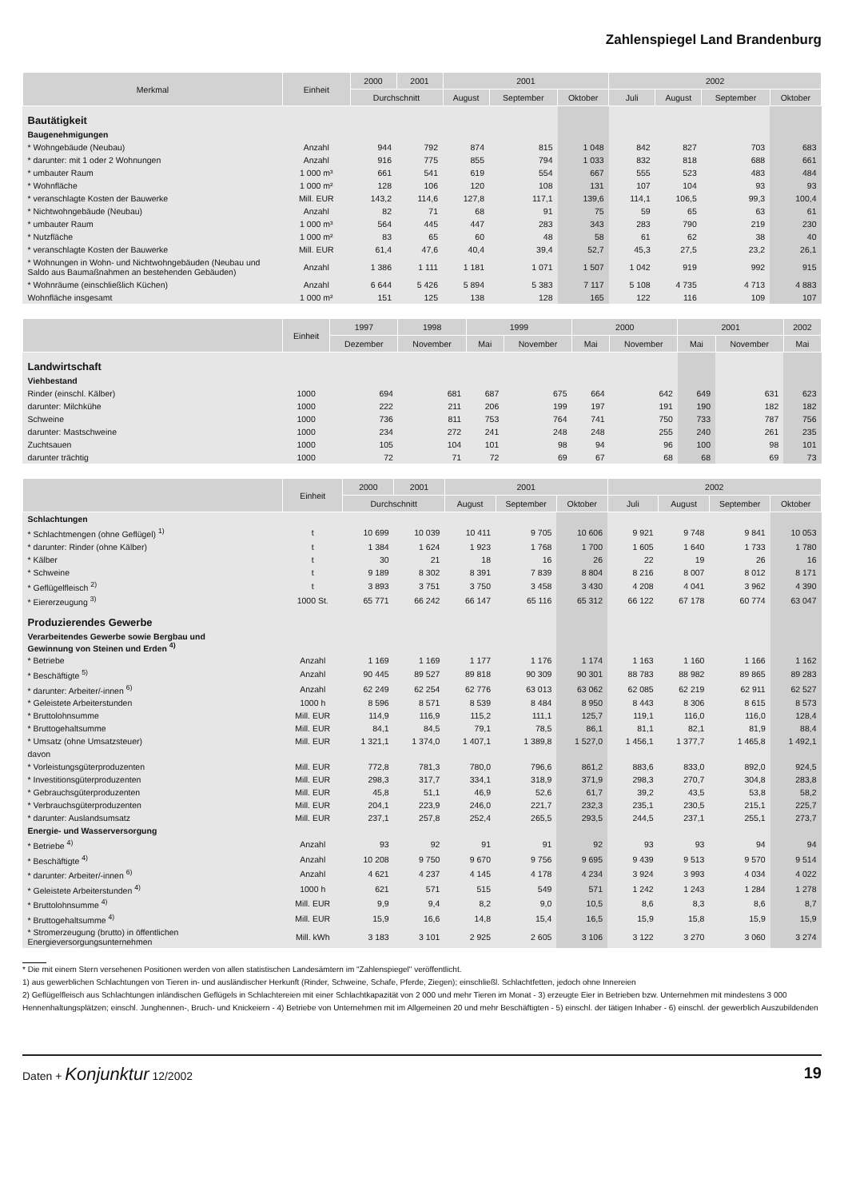Zahlenspiegel Land Brandenburg
| Merkmal | Einheit | 2000 | 2001 | 2001 | | | 2002 | | | |
| --- | --- | --- | --- | --- | --- | --- | --- | --- | --- | --- |
| | | Durchschnitt | | August | September | Oktober | Juli | August | September | Oktober |
| Bautätigkeit | | | | | | | | | | |
| Baugenehmigungen | | | | | | | | | | |
| * Wohngebäude (Neubau) | Anzahl | 944 | 792 | 874 | 815 | 1 048 | 842 | 827 | 703 | 683 |
| * darunter: mit 1 oder 2 Wohnungen | Anzahl | 916 | 775 | 855 | 794 | 1 033 | 832 | 818 | 688 | 661 |
| * umbauter Raum | 1 000 m³ | 661 | 541 | 619 | 554 | 667 | 555 | 523 | 483 | 484 |
| * Wohnfläche | 1 000 m² | 128 | 106 | 120 | 108 | 131 | 107 | 104 | 93 | 93 |
| * veranschlagte Kosten der Bauwerke | Mill. EUR | 143,2 | 114,6 | 127,8 | 117,1 | 139,6 | 114,1 | 106,5 | 99,3 | 100,4 |
| * Nichtwohngebäude (Neubau) | Anzahl | 82 | 71 | 68 | 91 | 75 | 59 | 65 | 63 | 61 |
| * umbauter Raum | 1 000 m³ | 564 | 445 | 447 | 283 | 343 | 283 | 790 | 219 | 230 |
| * Nutzfläche | 1 000 m² | 83 | 65 | 60 | 48 | 58 | 61 | 62 | 38 | 40 |
| * veranschlagte Kosten der Bauwerke | Mill. EUR | 61,4 | 47,6 | 40,4 | 39,4 | 52,7 | 45,3 | 27,5 | 23,2 | 26,1 |
| * Wohnungen in Wohn- und Nichtwohngebäuden (Neubau und Saldo aus Baumaßnahmen an bestehenden Gebäuden) | Anzahl | 1 386 | 1 111 | 1 181 | 1 071 | 1 507 | 1 042 | 919 | 992 | 915 |
| * Wohnräume (einschließlich Küchen) | Anzahl | 6 644 | 5 426 | 5 894 | 5 383 | 7 117 | 5 108 | 4 735 | 4 713 | 4 883 |
| Wohnfläche insgesamt | 1 000 m² | 151 | 125 | 138 | 128 | 165 | 122 | 116 | 109 | 107 |
| | Einheit | 1997 | 1998 | 1999 | | 2000 | | 2001 | | 2002 |
| --- | --- | --- | --- | --- | --- | --- | --- | --- | --- | --- |
| | | Dezember | November | Mai | November | Mai | November | Mai | November | Mai |
| Landwirtschaft | | | | | | | | | | |
| Viehbestand | | | | | | | | | | |
| Rinder (einschl. Kälber) | 1000 | 694 | 681 | 687 | 675 | 664 | 642 | 649 | 631 | 623 |
| darunter: Milchkühe | 1000 | 222 | 211 | 206 | 199 | 197 | 191 | 190 | 182 | 182 |
| Schweine | 1000 | 736 | 811 | 753 | 764 | 741 | 750 | 733 | 787 | 756 |
| darunter: Mastschweine | 1000 | 234 | 272 | 241 | 248 | 248 | 255 | 240 | 261 | 235 |
| Zuchtsauen | 1000 | 105 | 104 | 101 | 98 | 94 | 96 | 100 | 98 | 101 |
| darunter trächtig | 1000 | 72 | 71 | 72 | 69 | 67 | 68 | 68 | 69 | 73 |
| | Einheit | 2000 | 2001 | 2001 | | | 2002 | | | |
| --- | --- | --- | --- | --- | --- | --- | --- | --- | --- | --- |
| | | Durchschnitt | | August | September | Oktober | Juli | August | September | Oktober |
| Schlachtungen | | | | | | | | | | |
| * Schlachtmengen (ohne Geflügel) <sup>1)</sup> | t | 10 699 | 10 039 | 10 411 | 9 705 | 10 606 | 9 921 | 9 748 | 9 841 | 10 053 |
| * darunter: Rinder (ohne Kälber) | t | 1 384 | 1 624 | 1 923 | 1 768 | 1 700 | 1 605 | 1 640 | 1 733 | 1 780 |
| * Kälber | t | 30 | 21 | 18 | 16 | 26 | 22 | 19 | 26 | 16 |
| * Schweine | t | 9 189 | 8 302 | 8 391 | 7 839 | 8 804 | 8 216 | 8 007 | 8 012 | 8 171 |
| * Geflügelfleisch <sup>2)</sup> | t | 3 893 | 3 751 | 3 750 | 3 458 | 3 430 | 4 208 | 4 041 | 3 962 | 4 390 |
| * Eiererzeugung <sup>3)</sup> | 1000 St. | 65 771 | 66 242 | 66 147 | 65 116 | 65 312 | 66 122 | 67 178 | 60 774 | 63 047 |
| Produzierendes Gewerbe | | | | | | | | | | |
| Verarbeitendes Gewerbe sowie Bergbau und Gewinnung von Steinen und Erden <sup>4)</sup> | | | | | | | | | | |
| * Betriebe | Anzahl | 1 169 | 1 169 | 1 177 | 1 176 | 1 174 | 1 163 | 1 160 | 1 166 | 1 162 |
| * Beschäftigte <sup>5)</sup> | Anzahl | 90 445 | 89 527 | 89 818 | 90 309 | 90 301 | 88 783 | 88 982 | 89 865 | 89 283 |
| * darunter: Arbeiter/-innen <sup>6)</sup> | Anzahl | 62 249 | 62 254 | 62 776 | 63 013 | 63 062 | 62 085 | 62 219 | 62 911 | 62 527 |
| * Geleistete Arbeiterstunden | 1000 h | 8 596 | 8 571 | 8 539 | 8 484 | 8 950 | 8 443 | 8 306 | 8 615 | 8 573 |
| * Bruttolohnsumme | Mill. EUR | 114,9 | 116,9 | 115,2 | 111,1 | 125,7 | 119,1 | 116,0 | 116,0 | 128,4 |
| * Bruttogehaltsumme | Mill. EUR | 84,1 | 84,5 | 79,1 | 78,5 | 86,1 | 81,1 | 82,1 | 81,9 | 88,4 |
| * Umsatz (ohne Umsatzsteuer) | Mill. EUR | 1 321,1 | 1 374,0 | 1 407,1 | 1 389,8 | 1 527,0 | 1 456,1 | 1 377,7 | 1 465,8 | 1 492,1 |
| davon | | | | | | | | | | |
| * Vorleistungsgüterproduzenten | Mill. EUR | 772,8 | 781,3 | 780,0 | 796,6 | 861,2 | 883,6 | 833,0 | 892,0 | 924,5 |
| * Investitionsgüterproduzenten | Mill. EUR | 298,3 | 317,7 | 334,1 | 318,9 | 371,9 | 298,3 | 270,7 | 304,8 | 283,8 |
| * Gebrauchsgüterproduzenten | Mill. EUR | 45,8 | 51,1 | 46,9 | 52,6 | 61,7 | 39,2 | 43,5 | 53,8 | 58,2 |
| * Verbrauchsgüterproduzenten | Mill. EUR | 204,1 | 223,9 | 246,0 | 221,7 | 232,3 | 235,1 | 230,5 | 215,1 | 225,7 |
| * darunter: Auslandsumsatz | Mill. EUR | 237,1 | 257,8 | 252,4 | 265,5 | 293,5 | 244,5 | 237,1 | 255,1 | 273,7 |
| Energie- und Wasserversorgung | | | | | | | | | | |
| * Betriebe <sup>4)</sup> | Anzahl | 93 | 92 | 91 | 91 | 92 | 93 | 93 | 94 | 94 |
| * Beschäftigte <sup>4)</sup> | Anzahl | 10 208 | 9 750 | 9 670 | 9 756 | 9 695 | 9 439 | 9 513 | 9 570 | 9 514 |
| * darunter: Arbeiter/-innen <sup>6)</sup> | Anzahl | 4 621 | 4 237 | 4 145 | 4 178 | 4 234 | 3 924 | 3 993 | 4 034 | 4 022 |
| * Geleistete Arbeiterstunden <sup>4)</sup> | 1000 h | 621 | 571 | 515 | 549 | 571 | 1 242 | 1 243 | 1 284 | 1 278 |
| * Bruttolohnsumme <sup>4)</sup> | Mill. EUR | 9,9 | 9,4 | 8,2 | 9,0 | 10,5 | 8,6 | 8,3 | 8,6 | 8,7 |
| * Bruttogehaltsumme <sup>4)</sup> | Mill. EUR | 15,9 | 16,6 | 14,8 | 15,4 | 16,5 | 15,9 | 15,8 | 15,9 | 15,9 |
| * Stromerzeugung (brutto) in öffentlichen Energieversorgungsunternehmen | Mill. kWh | 3 183 | 3 101 | 2 925 | 2 605 | 3 106 | 3 122 | 3 270 | 3 060 | 3 274 |
* Die mit einem Stern versehenen Positionen werden von allen statistischen Landesämtern im "Zahlenspiegel" veröffentlicht.
1) aus gewerblichen Schlachtungen von Tieren in- und ausländischer Herkunft (Rinder, Schweine, Schafe, Pferde, Ziegen); einschließl. Schlachtfetten, jedoch ohne Innereien
2) Geflügelfleisch aus Schlachtungen inländischen Geflügels in Schlachtereien mit einer Schlachtkapazität von 2 000 und mehr Tieren im Monat - 3) erzeugte Eier in Betrieben bzw. Unternehmen mit mindestens 3 000 Hennenhaltungsplätzen; einschl. Junghennen-, Bruch- und Knickeiern - 4) Betriebe von Unternehmen mit im Allgemeinen 20 und mehr Beschäftigten - 5) einschl. der tätigen Inhaber - 6) einschl. der gewerblich Auszubildenden
Daten + Konjunktur 12/2002 19